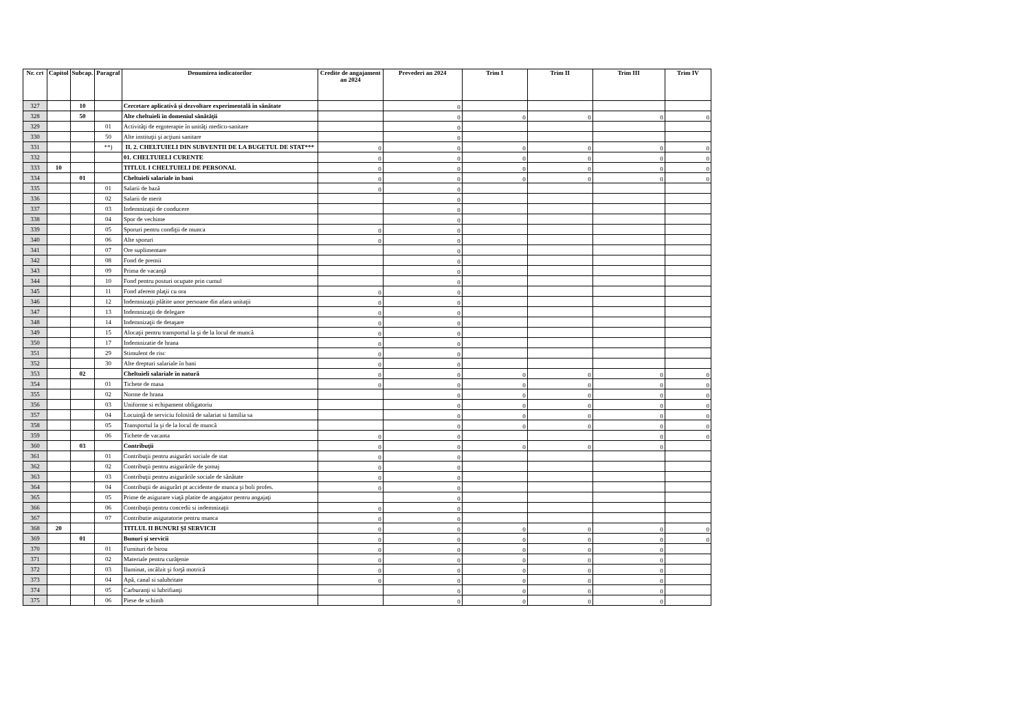| Nr. crt | Capitol | Subcap. | Paragraf | Denumirea indicatorilor | Credite de angajament an 2024 | Prevederi an 2024 | Trim I | Trim II | Trim III | Trim IV |
| --- | --- | --- | --- | --- | --- | --- | --- | --- | --- | --- |
| 327 | | 10 | | Cercetare aplicativă şi dezvoltare experimentală în sănătate | | 0 | | | | |
| 328 | | 50 | | Alte cheltuieli în domeniul sănătăţii | | 0 | 0 | 0 | 0 | 0 |
| 329 | | | 01 | Activităţi de ergoterapie în unităţi medico-sanitare | | 0 | | | | |
| 330 | | | 50 | Alte instituţii şi acţiuni sanitare | | 0 | | | | |
| 331 | | | **) | II. 2. CHELTUIELI DIN SUBVENTII DE LA BUGETUL DE STAT*** | 0 | 0 | 0 | 0 | 0 | 0 |
| 332 | | | | 01. CHELTUIELI CURENTE | 0 | 0 | 0 | 0 | 0 | 0 |
| 333 | 10 | | | TITLUL I CHELTUIELI DE PERSONAL | 0 | 0 | 0 | 0 | 0 | 0 |
| 334 | | 01 | | Cheltuieli salariale în bani | 0 | 0 | 0 | 0 | 0 | 0 |
| 335 | | | 01 | Salarii de bază | 0 | 0 | | | | |
| 336 | | | 02 | Salarii de merit | | 0 | | | | |
| 337 | | | 03 | Indemnizaţii de conducere | | 0 | | | | |
| 338 | | | 04 | Spor de vechime | | 0 | | | | |
| 339 | | | 05 | Sporuri pentru condiţii de munca | 0 | 0 | | | | |
| 340 | | | 06 | Alte sporuri | 0 | 0 | | | | |
| 341 | | | 07 | Ore suplimentare | | 0 | | | | |
| 342 | | | 08 | Fond de premii | | 0 | | | | |
| 343 | | | 09 | Prima de vacanţă | | 0 | | | | |
| 344 | | | 10 | Fond pentru posturi ocupate prin cumul | | 0 | | | | |
| 345 | | | 11 | Fond aferent plaţii cu ora | 0 | 0 | | | | |
| 346 | | | 12 | Indemnizaţii plătite unor persoane din afara unitaţii | 0 | 0 | | | | |
| 347 | | | 13 | Indemnizaţii de delegare | 0 | 0 | | | | |
| 348 | | | 14 | Indemnizaţii de detaşare | 0 | 0 | | | | |
| 349 | | | 15 | Alocaţii pentru transportul la şi de la locul de muncă | 0 | 0 | | | | |
| 350 | | | 17 | Indemnizatie de hrana | 0 | 0 | | | | |
| 351 | | | 29 | Stimulent de risc | 0 | 0 | | | | |
| 352 | | | 30 | Alte drepturi salariale în bani | 0 | 0 | | | | |
| 353 | | 02 | | Cheltuieli salariale în natură | 0 | 0 | 0 | 0 | 0 | 0 |
| 354 | | | 01 | Tichete de masa | 0 | 0 | 0 | 0 | 0 | 0 |
| 355 | | | 02 | Norme de hrana | | 0 | 0 | 0 | 0 | 0 |
| 356 | | | 03 | Uniforme si echipament obligatoriu | | 0 | 0 | 0 | 0 | 0 |
| 357 | | | 04 | Locuinţă de serviciu folosită de salariat si familia sa | | 0 | 0 | 0 | 0 | 0 |
| 358 | | | 05 | Transportul la şi de la locul de muncă | | 0 | 0 | 0 | 0 | 0 |
| 359 | | | 06 | Tichete de vacanta | 0 | 0 | | | 0 | 0 |
| 360 | | 03 | | Contribuţii | 0 | 0 | 0 | 0 | 0 | |
| 361 | | | 01 | Contribuţii pentru asigurări sociale de stat | 0 | 0 | | | | |
| 362 | | | 02 | Contribuţii pentru asigurările de şomaj | 0 | 0 | | | | |
| 363 | | | 03 | Contribuţii pentru asigurările sociale de sănătate | 0 | 0 | | | | |
| 364 | | | 04 | Contribuţii de asigurări pt accidente de munca şi boli profes. | 0 | 0 | | | | |
| 365 | | | 05 | Prime de asigurare viaţă platite de angajator pentru angajaţi | | 0 | | | | |
| 366 | | | 06 | Contribuţii pentru concedii si indemnizaţii | 0 | 0 | | | | |
| 367 | | | 07 | Contributie asiguratorie pentru munca | 0 | 0 | | | | |
| 368 | 20 | | | TITLUL II BUNURI ŞI SERVICII | 0 | 0 | 0 | 0 | 0 | 0 |
| 369 | | 01 | | Bunuri şi servicii | 0 | 0 | 0 | 0 | 0 | 0 |
| 370 | | | 01 | Furnituri de birou | 0 | 0 | 0 | 0 | 0 | |
| 371 | | | 02 | Materiale pentru curăţenie | 0 | 0 | 0 | 0 | 0 | |
| 372 | | | 03 | Iluminat, incălzit şi forţă motrică | 0 | 0 | 0 | 0 | 0 | |
| 373 | | | 04 | Apă, canal si salubritate | 0 | 0 | 0 | 0 | 0 | |
| 374 | | | 05 | Carburanţi si lubrifianţi | | 0 | 0 | 0 | 0 | |
| 375 | | | 06 | Piese de schimb | | 0 | 0 | 0 | 0 | |